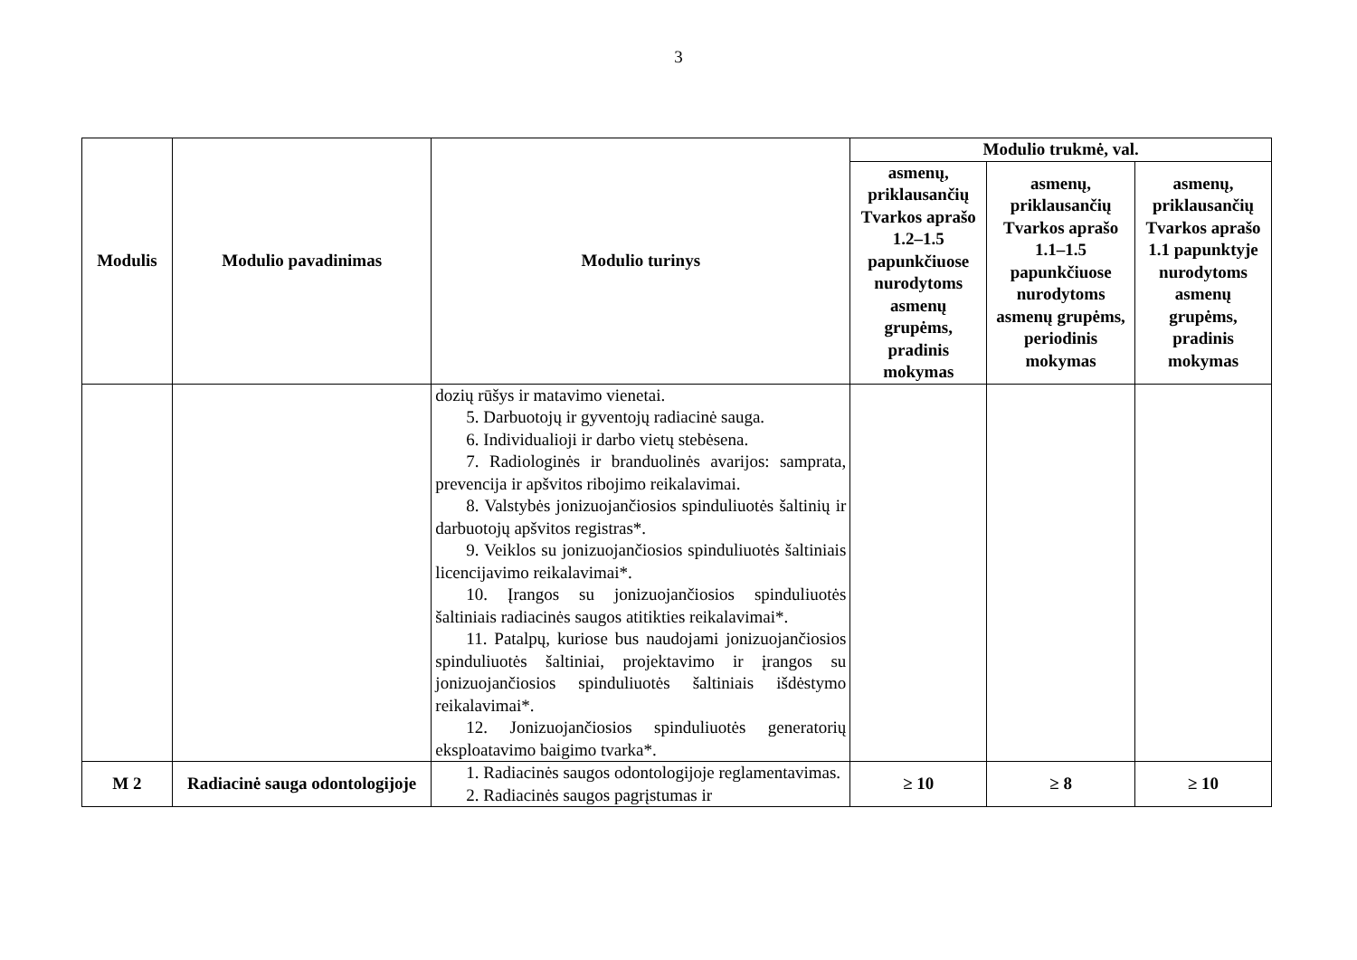3
| Modulis | Modulio pavadinimas | Modulio turinys | Modulio trukmė, val. | | |
| --- | --- | --- | --- | --- | --- |
| | | | asmenų, priklausančių Tvarkos aprašo 1.2–1.5 papunkčiuose nurodytoms asmenų grupėms, pradinis mokymas | asmenų, priklausančių Tvarkos aprašo 1.1–1.5 papunkčiuose nurodytoms asmenų grupėms, periodinis mokymas | asmenų, priklausančių Tvarkos aprašo 1.1 papunktyje nurodytoms asmenų grupėms, pradinis mokymas |
| | | dozių rūšys ir matavimo vienetai. 5. Darbuotojų ir gyventojų radiacinė sauga. 6. Individualioji ir darbo vietų stebėsena. 7. Radiologinės ir branduolinės avarijos: samprata, prevencija ir apšvitos ribojimo reikalavimai. 8. Valstybės jonizuojančiosios spinduliuotės šaltinių ir darbuotojų apšvitos registras*. 9. Veiklos su jonizuojančiosios spinduliuotės šaltiniais licencijavimo reikalavimai*. 10. Įrangos su jonizuojančiosios spinduliuotės šaltiniais radiacinės saugos atitikties reikalavimai*. 11. Patalpų, kuriose bus naudojami jonizuojančiosios spinduliuotės šaltiniai, projektavimo ir įrangos su jonizuojančiosios spinduliuotės šaltiniais išdėstymo reikalavimai*. 12. Jonizuojančiosios spinduliuotės generatorių eksploatavimo baigimo tvarka*. | | | |
| M 2 | Radiacinė sauga odontologijoje | 1. Radiacinės saugos odontologijoje reglamentavimas. 2. Radiacinės saugos pagrįstumas ir | ≥ 10 | ≥ 8 | ≥ 10 |